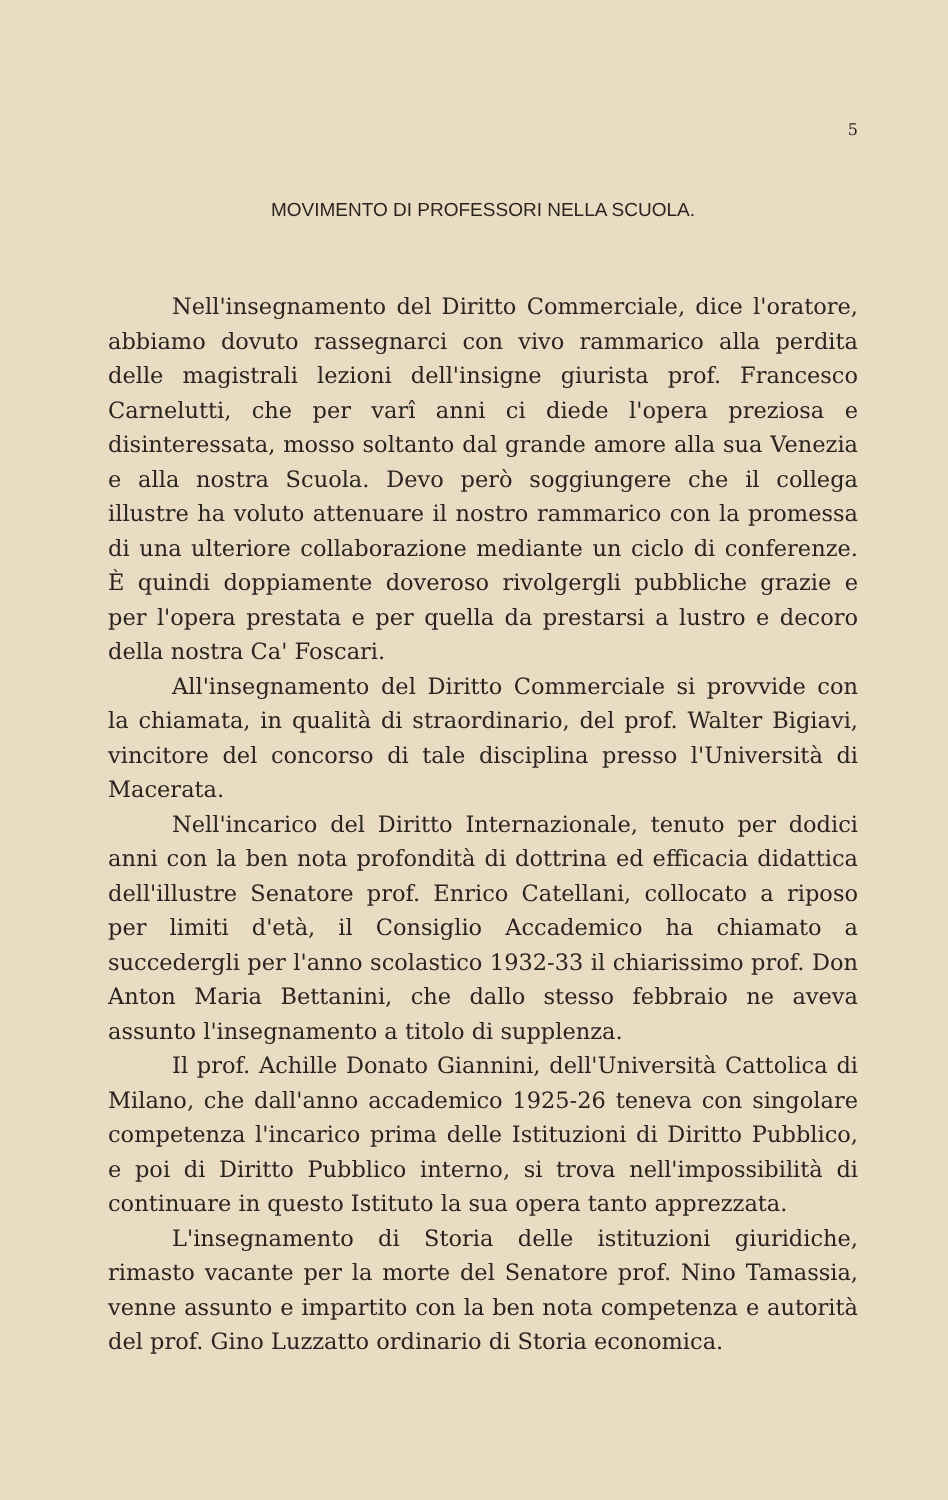5
MOVIMENTO DI PROFESSORI NELLA SCUOLA.
Nell'insegnamento del Diritto Commerciale, dice l'oratore, abbiamo dovuto rassegnarci con vivo rammarico alla perdita delle magistrali lezioni dell'insigne giurista prof. Francesco Carnelutti, che per varî anni ci diede l'opera preziosa e disinteressata, mosso soltanto dal grande amore alla sua Venezia e alla nostra Scuola. Devo però soggiungere che il collega illustre ha voluto attenuare il nostro rammarico con la promessa di una ulteriore collaborazione mediante un ciclo di conferenze. È quindi doppiamente doveroso rivolgergli pubbliche grazie e per l'opera prestata e per quella da prestarsi a lustro e decoro della nostra Ca' Foscari.
All'insegnamento del Diritto Commerciale si provvide con la chiamata, in qualità di straordinario, del prof. Walter Bigiavi, vincitore del concorso di tale disciplina presso l'Università di Macerata.
Nell'incarico del Diritto Internazionale, tenuto per dodici anni con la ben nota profondità di dottrina ed efficacia didattica dell'illustre Senatore prof. Enrico Catellani, collocato a riposo per limiti d'età, il Consiglio Accademico ha chiamato a succedergli per l'anno scolastico 1932-33 il chiarissimo prof. Don Anton Maria Bettanini, che dallo stesso febbraio ne aveva assunto l'insegnamento a titolo di supplenza.
Il prof. Achille Donato Giannini, dell'Università Cattolica di Milano, che dall'anno accademico 1925-26 teneva con singolare competenza l'incarico prima delle Istituzioni di Diritto Pubblico, e poi di Diritto Pubblico interno, si trova nell'impossibilità di continuare in questo Istituto la sua opera tanto apprezzata.
L'insegnamento di Storia delle istituzioni giuridiche, rimasto vacante per la morte del Senatore prof. Nino Tamassia, venne assunto e impartito con la ben nota competenza e autorità del prof. Gino Luzzatto ordinario di Storia economica.